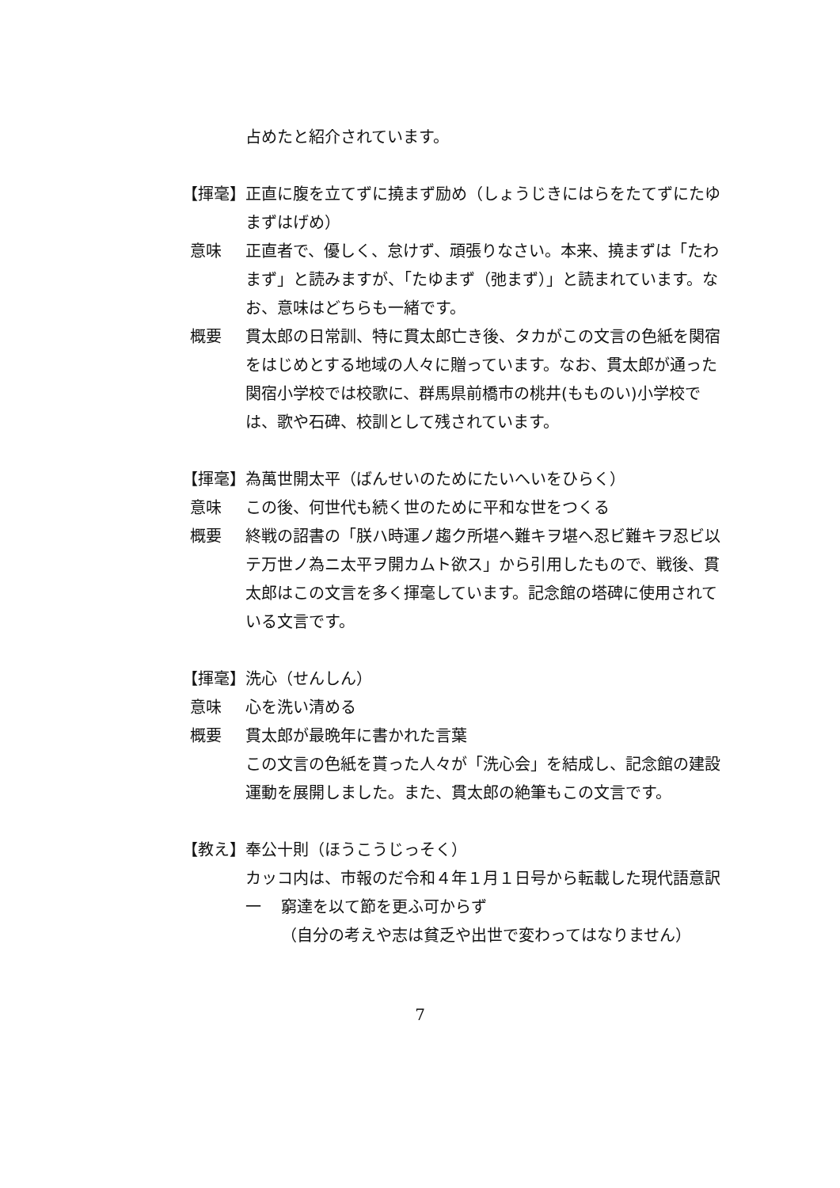占めたと紹介されています。
【揮毫】 正直に腹を立てずに撓まず励め（しょうじきにはらをたてずにたゆまずはげめ）
意味 正直者で、優しく、怠けず、頑張りなさい。本来、撓まずは「たわまず」と読みますが、「たゆまず（弛まず）」と読まれています。なお、意味はどちらも一緒です。
概要 貫太郎の日常訓、特に貫太郎亡き後、タカがこの文言の色紙を関宿をはじめとする地域の人々に贈っています。なお、貫太郎が通った関宿小学校では校歌に、群馬県前橋市の桃井(もものい)小学校では、歌や石碑、校訓として残されています。
【揮毫】 為萬世開太平（ばんせいのためにたいへいをひらく）
意味 この後、何世代も続く世のために平和な世をつくる
概要 終戦の詔書の「朕ハ時運ノ趨ク所堪ヘ難キヲ堪ヘ忍ビ難キヲ忍ビ以テ万世ノ為ニ太平ヲ開カムト欲ス」から引用したもので、戦後、貫太郎はこの文言を多く揮毫しています。記念館の塔碑に使用されている文言です。
【揮毫】 洗心（せんしん）
意味 心を洗い清める
概要 貫太郎が最晩年に書かれた言葉
この文言の色紙を貰った人々が「洗心会」を結成し、記念館の建設運動を展開しました。また、貫太郎の絶筆もこの文言です。
【教え】 奉公十則（ほうこうじっそく）
カッコ内は、市報のだ令和４年１月１日号から転載した現代語意訳
一 窮達を以て節を更ふ可からず
（自分の考えや志は貧乏や出世で変わってはなりません）
7